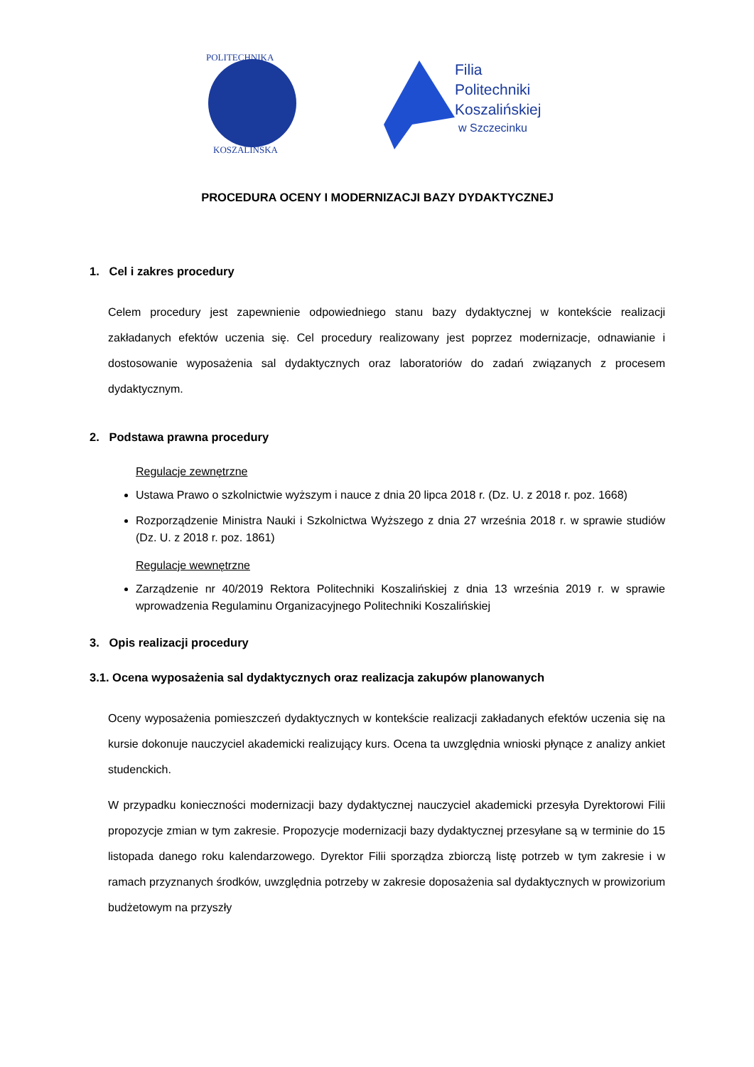POLITECHNIKA
KOSZALIŃSKA
Filia
Politechniki
Koszalińskiej
w Szczecinku
PROCEDURA OCENY I MODERNIZACJI BAZY DYDAKTYCZNEJ
1. Cel i zakres procedury
Celem procedury jest zapewnienie odpowiedniego stanu bazy dydaktycznej w kontekście realizacji zakładanych efektów uczenia się. Cel procedury realizowany jest poprzez modernizacje, odnawianie i dostosowanie wyposażenia sal dydaktycznych oraz laboratoriów do zadań związanych z procesem dydaktycznym.
2. Podstawa prawna procedury
Regulacje zewnętrzne
Ustawa Prawo o szkolnictwie wyższym i nauce z dnia 20 lipca 2018 r. (Dz. U. z 2018 r. poz. 1668)
Rozporządzenie Ministra Nauki i Szkolnictwa Wyższego z dnia 27 września 2018 r. w sprawie studiów (Dz. U. z 2018 r. poz. 1861)
Regulacje wewnętrzne
Zarządzenie nr 40/2019 Rektora Politechniki Koszalińskiej z dnia 13 września 2019 r. w sprawie wprowadzenia Regulaminu Organizacyjnego Politechniki Koszalińskiej
3. Opis realizacji procedury
3.1. Ocena wyposażenia sal dydaktycznych oraz realizacja zakupów planowanych
Oceny wyposażenia pomieszczeń dydaktycznych w kontekście realizacji zakładanych efektów uczenia się na kursie dokonuje nauczyciel akademicki realizujący kurs. Ocena ta uwzględnia wnioski płynące z analizy ankiet studenckich.
W przypadku konieczności modernizacji bazy dydaktycznej nauczyciel akademicki przesyła Dyrektorowi Filii propozycje zmian w tym zakresie. Propozycje modernizacji bazy dydaktycznej przesyłane są w terminie do 15 listopada danego roku kalendarzowego. Dyrektor Filii sporządza zbiorczą listę potrzeb w tym zakresie i w ramach przyznanych środków, uwzględnia potrzeby w zakresie doposażenia sal dydaktycznych w prowizorium budżetowym na przyszły